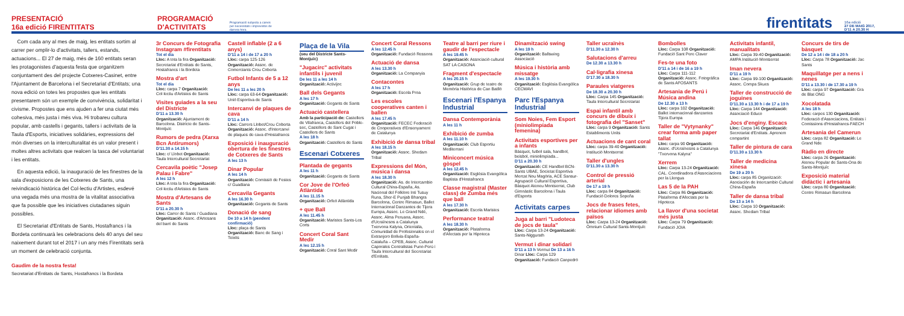PRESENTACIÓ
16a edició FIRENTITATS
PROGRAMACIÓ
D'ACTIVITATS
Programació subjecta a canvis per necessitats i imprevistos de darrera hora.
firentitats
16a edició
27 DE MAIG 2017,
D'11 A 20.30 H
Com cada any al mes de maig, les entitats sortim al carrer per omplir-lo d'activitats, tallers, estands, actuacions... El 27 de maig, més de 160 entitats seran les protagonistes d'aquesta festa que organitzem conjuntament des del projecte Cotxeres-Casinet, entre l'Ajuntament de Barcelona i el Secretariat d'Entitats; una nova edició on totes les propostes que les entitats presentarem són un exemple de convivència, solidaritat i civisme. Propostes que ens ajuden a fer una ciutat més cohesiva, més justa i més viva. Hi trobareu cultura popular, amb castells i gegants, tallers i activitats de la Taula d'Esports, iniciatives solidàries, expressions del món diverses on la interculturalitat és un valor present i moltes altres activitats que realcen la tasca del voluntariat i les entitats.
En aquesta edició, la inauguració de les finestres de la sala d'exposicions de les Cotxeres de Sants, una reivindicació històrica del Col·lectiu d'Artistes, esdevé una vegada més una mostra de la vitalitat associativa que fa possible que les iniciatives ciutadanes siguin possibles.
El Secretariat d'Entitats de Sants, Hostafrancs i la Bordeta continuarà les celebracions dels 40 anys del seu naixement durant tot el 2017 i un any més Firentitats serà un moment de celebració conjunta.
Gaudim de la nostra festa!
Secretariat d'Entitats de Sants, Hostafrancs i la Bordeta
3r Concurs de Fotografia Instagram #firentitats
Tot el dia
Lloc: A tota la fira Organització: Secretariat d'Entitats de Sants, Hostafrancs i la Bordeta
Mostra d'art
Tot el dia
Lloc: carpa 7 Organització: Col·lectiu d'Artistes de Sants
Visites guiades a la seu del Districte
D'11 a 13.30 h
Organització: Ajuntament de Barcelona. Districte de Sants-Montjuïc
Rumors de pedra (Xarxa Bcn Antirumors)
D'11.30 a 14.15 h
Lloc: c/ Llobet Organització: Taula Intercultural Secretariat
Cercavila poètic "Josep Palau i Fabre"
A les 12 h
Lloc: A tota la fira Organització: Col·lectiu d'Artistes de Sants
Mostra d'Artesans de Sants
D'11 a 20.30 h
Lloc: Carrer de Sants / Guadiana Organització: Assoc. d'Artesans del barri de Sants
Castell inflable (2 a 6 anys)
D'11 a 14 i de 17 a 20 h
Lloc: carpa 125-126 Organització: Assoc. de Comerciants Creu Coberta
Futbol Infants de 5 a 12 anys
De les 11 a les 20 h
Lloc: carpa 63-64 Organització: Unió Esportiva de Sants
Intercanvi de plaques de cava
D'11 a 14 h
Lloc: Carrers Llobet/Creu Coberta Organització: Assoc. d'Intercanvi de plaques de cava d'Hostafrancs
Exposició i inauguració obertura de les finestres de Cotxeres de Sants
A les 13 h
Dinar Popular
A les 14 h
Organització: Comissió de Festes c/ Guadiana
Cercavila Gegants
A les 16.30 h
Organització: Gegants de Sants
Donació de sang
De 10 a 14 h (pendent confirmació)
Lloc: plaça de Sants Organització: Banc de Sang i Teixits
Plaça de la Vila
(seu del Districte Sants-Montjuïc)
"Jugacirc" activitats infantils i juvenil
De les 11 a les 14 h
Organització: Activijoc
Ball dels Gegants
A les 17 h
Organització: Gegants de Sants
Actuació castellera
Amb la participació de: Castellers de Vilafranca, Castellers del Poble-sec, Castellers de Sant Cugat i Castellers de Sants
A les 18 h
Organització: Castellers de Sants
Escenari Cotxeres
Plantada de gegants
A les 11 h
Organització: Gegants de Sants
Cor Jove de l'Orfeó Atlàntida
A les 11.15 h
Organització: Orfeó Atlàntida
+ que Ball
A les 11.45 h
Organització: Maristes Sants-Les Corts
Concert Coral Sant Medir
A les 12.15 h
Organització: Coral Sant Medir
Concert Coral Ressons
A les 12.45 h
Organització: Fundació Ressons
Actuació de dansa
A les 13.30 h
Organització: La Companyia
Contacontes
A les 17 h
Organització: Escola Proa
Les escoles cooperatives canten i ballen
A les 17.45 h
Organització: FECEC Federació de Cooperatives d'Ensenyament de Catalunya
Exhibició de dansa tribal
A les 18.15 h
Organització: Assoc. Shedam Tribal
Expressions del Món, música i dansa
A les 18.30 h
Organització: As. de Intercambio Cultural China-España, As. Nacional del Folklore Inti Tusuy Runa, Sher-E Punjab Bhangra Barcelona, Centre Rimasun, Ballet Internacional Danzantes de Tijera Europa, Assoc. Le Grand Ndé, Assoc. Alma Peruana, Assoc. d'Ucraïnesos a Catalunya Txervona Kalyna, Orientalia, Comunidad de Profesionales en el Extranjero Bolivia-España-Cataluña – CPEB, Assoc. Cultural Caporales Centralistas Puno-Perú i Taula Intercultural del Secretariat d'Entitats.
Teatre al barri per riure i gaudir de l'espectacle
A les 19.45 h
Organització: Associació cultural SAT LA CASONA
Fragment d'espectacle
A les 20.15 h
Organització: Grup de teatre de Memòria Històrica de Can Batlló
Escenari l'Espanya Industrial
Dansa Contemporània
A les 11 h
Exhibició de zumba
A les 11.10 h
Organització: Club Esportiu Mediterrani
Miniconcert música gòspel
A les 12.45 h
Organització: Església Evangèlica Baptista d'Hostafrancs
Classe magistral (Master class) de Zumba més que ball
A les 17.30 h
Organització: Escola Maristes
Performance teatral
A les 18.30 h
Organització: Plataforma d'Afectats per la Hipoteca
Dinamització swing
A les 19 h
Organització: Ballswing Associació
Música i història amb missatge
A les 19.30 h
Organització: Església Evangèlica CECMAVI
Parc l'Espanya Industrial
Som Noies, Fem Esport (miniolimpíada femenina)
Activitats esportives per a infants
Bàsquet, futbol sala, handbol, beisbol, miniolimpíada...
D'11 a 20.30 h
Organització: CE Handbol BCN-Sants UBAE, Societat Esportiva Mercat Nou Magòria, ACE Sansur-Agrupació Cultural Esportiva, Bàsquet Ateneu Montserrat, Club Gimnàstic Barcelona i Taula d'Esports
Activitats carpes
Juga al barri "Ludoteca de jocs de taula"
Lloc: Carpa 13-24 Organització: Sants-Niggurath
Vermut i dinar solidari
D'11 a 13 h Vermut De 13 a 16 h Dinar Lloc: Carpa 129 Organització: Fundació Canpedró
Taller ucraïnès
D'11.30 a 12.30 h
Salutacions d'arreu
De 12.30 a 13.30 h
Cal·ligrafia xinesa
D'17.30 a 18.30 h
Paraules viatgeres
De 18.30 a 20.30 h
Lloc: Carpa 145 Organització: Taula Intercultural Secretariat
Espai infantil amb concurs de dibuix i fotografia del "Sanset"
Lloc: carpa 9 Organització: Sants Establiments Units
Actuacions de cant coral
Lloc: carpa 39-40 Organització: Institució Montserrat
Taller d'ungles
D'11.30 a 13.30 h
Control de pressió arterial
De 17 a 19 h
Lloc: carpa 84 Organització: Fundació Dolores Sopeña
Jocs de frases fetes, relacionar idiomes amb països
Lloc: Carpa 13-24 Organització: Òmnium Cultural Sants-Montjuïc
Bombolles
Lloc: Carpa 108 Organització: Fundació Sant Pere Claver
Fes-te una foto
D'11 a 14 i de 16 a 19 h
Lloc: Carpa 111-112 Organització: Assoc. Fotogràfica de Sants AFOSANTS
Artesania de Perú i Música andina
De 12.30 a 13 h
Lloc: carpa 102 Organització: Ballet internacional danzantes Tijera Europa
Taller de "Vytynanky" crear forma amb paper tallat
Lloc: carpa 90 Organització: Assoc. d'Ucraïnesos a Catalunya "Txervona Kalyna"
Xerrem
Lloc: Carpa 13-24 Organització: CAL. Coordinadora d'Associacions per la Llengua
Las 5 de la PAH
Lloc: Carpa 86 Organització: Plataforma d'Afectats per la Hipoteca
La llavor d'una societat més justa
Lloc: Carpa 79 Organització: Fundació JOIA
Activitats infantil, manualitats
Lloc: Carpa 39-40 Organització: AMPA Institució Montserrat
Iman nevera
D'11 a 19 h
Lloc: Carpa 99-100 Organització: Assoc. Compa Skues
Taller de construcció de joguines
D'11.30 a 13.30 h i de 17 a 19 h
Lloc: Carpa 144 Organització: Associació Educo
Jocs d'enginy. Escacs
Lloc: Carpa 146 Organització: Secretariat d'Entitats. Aprenem compartint
Taller de pintura de cara
D'11.30 a 13.30 h
Taller de medicina xinesa
De 19 a 20 h
Lloc: carpa 85 Organització: Asociación de Intercambio Cultural China-España
Taller de dansa tribal
De 13 a 14 h
Lloc: Carpa 10 Organització: Assoc. Shedam Tribal
Concurs de tirs de bàsquet
De 12 a 14 i de 18 a 20 h
Lloc: Carpa 78 Organització: Jac Sants
Maquillatge per a nens i nenes
D'11 a 13.30 i de 17.30 a 19 h
Lloc: carpa 97 Organització: Gra de Blat ONG
Xocolatada
A les 18 h
Lloc: carpes 130 Organització: Federació d'Associacions, Entitats i Comissions d'Hostafrancs-FAECH
Artesania del Camerun
Lloc: carpa 82 Organització: Le Grand Nde
Ràdio en directe
Lloc: carpa 26 Organització: Ateneu Popular de Sants-Ona de Sants-Montjuïc
Exposició material didàctic i artesania
Lloc: carpa 80 Organització: Centre Rimasun Barcelona